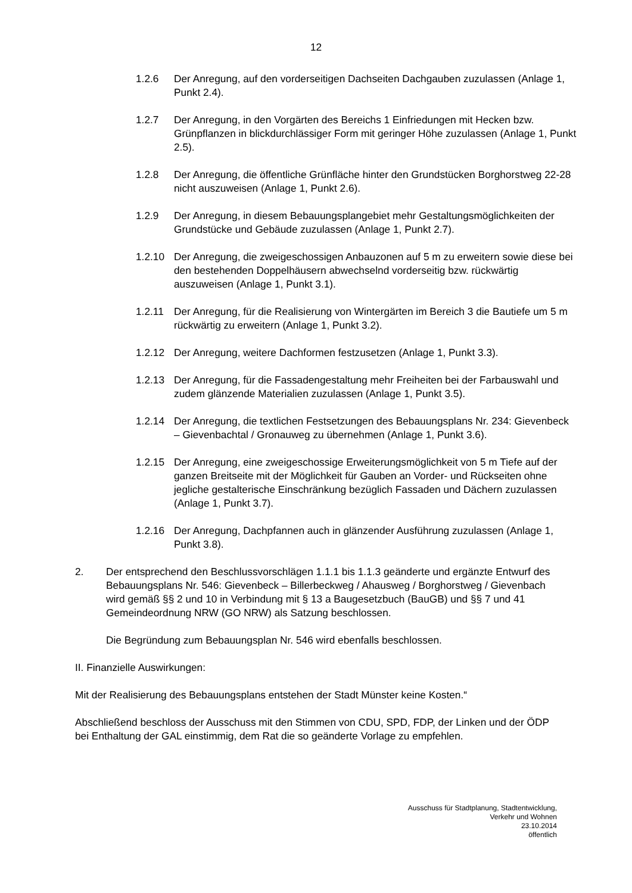12
1.2.6 Der Anregung, auf den vorderseitigen Dachseiten Dachgauben zuzulassen (Anlage 1, Punkt 2.4).
1.2.7 Der Anregung, in den Vorgärten des Bereichs 1 Einfriedungen mit Hecken bzw. Grünpflanzen in blickdurchlässiger Form mit geringer Höhe zuzulassen (Anlage 1, Punkt 2.5).
1.2.8 Der Anregung, die öffentliche Grünfläche hinter den Grundstücken Borghorstweg 22-28 nicht auszuweisen (Anlage 1, Punkt 2.6).
1.2.9 Der Anregung, in diesem Bebauungsplangebiet mehr Gestaltungsmöglichkeiten der Grundstücke und Gebäude zuzulassen (Anlage 1, Punkt 2.7).
1.2.10 Der Anregung, die zweigeschossigen Anbauzonen auf 5 m zu erweitern sowie diese bei den bestehenden Doppelhäusern abwechselnd vorderseitig bzw. rückwärtig auszuweisen (Anlage 1, Punkt 3.1).
1.2.11 Der Anregung, für die Realisierung von Wintergärten im Bereich 3 die Bautiefe um 5 m rückwärtig zu erweitern (Anlage 1, Punkt 3.2).
1.2.12 Der Anregung, weitere Dachformen festzusetzen (Anlage 1, Punkt 3.3).
1.2.13 Der Anregung, für die Fassadengestaltung mehr Freiheiten bei der Farbauswahl und zudem glänzende Materialien zuzulassen (Anlage 1, Punkt 3.5).
1.2.14 Der Anregung, die textlichen Festsetzungen des Bebauungsplans Nr. 234: Gievenbeck – Gievenbachtal / Gronauweg zu übernehmen (Anlage 1, Punkt 3.6).
1.2.15 Der Anregung, eine zweigeschossige Erweiterungsmöglichkeit von 5 m Tiefe auf der ganzen Breitseite mit der Möglichkeit für Gauben an Vorder- und Rückseiten ohne jegliche gestalterische Einschränkung bezüglich Fassaden und Dächern zuzulassen (Anlage 1, Punkt 3.7).
1.2.16 Der Anregung, Dachpfannen auch in glänzender Ausführung zuzulassen (Anlage 1, Punkt 3.8).
2. Der entsprechend den Beschlussvorschlägen 1.1.1 bis 1.1.3 geänderte und ergänzte Entwurf des Bebauungsplans Nr. 546: Gievenbeck – Billerbeckweg / Ahausweg / Borghorstweg / Gievenbach wird gemäß §§ 2 und 10 in Verbindung mit § 13 a Baugesetzbuch (BauGB) und §§ 7 und 41 Gemeindeordnung NRW (GO NRW) als Satzung beschlossen.
Die Begründung zum Bebauungsplan Nr. 546 wird ebenfalls beschlossen.
II. Finanzielle Auswirkungen:
Mit der Realisierung des Bebauungsplans entstehen der Stadt Münster keine Kosten.“
Abschließend beschloss der Ausschuss mit den Stimmen von CDU, SPD, FDP, der Linken und der ÖDP bei Enthaltung der GAL einstimmig, dem Rat die so geänderte Vorlage zu empfehlen.
Ausschuss für Stadtplanung, Stadtentwicklung,
Verkehr und Wohnen
23.10.2014
öffentlich